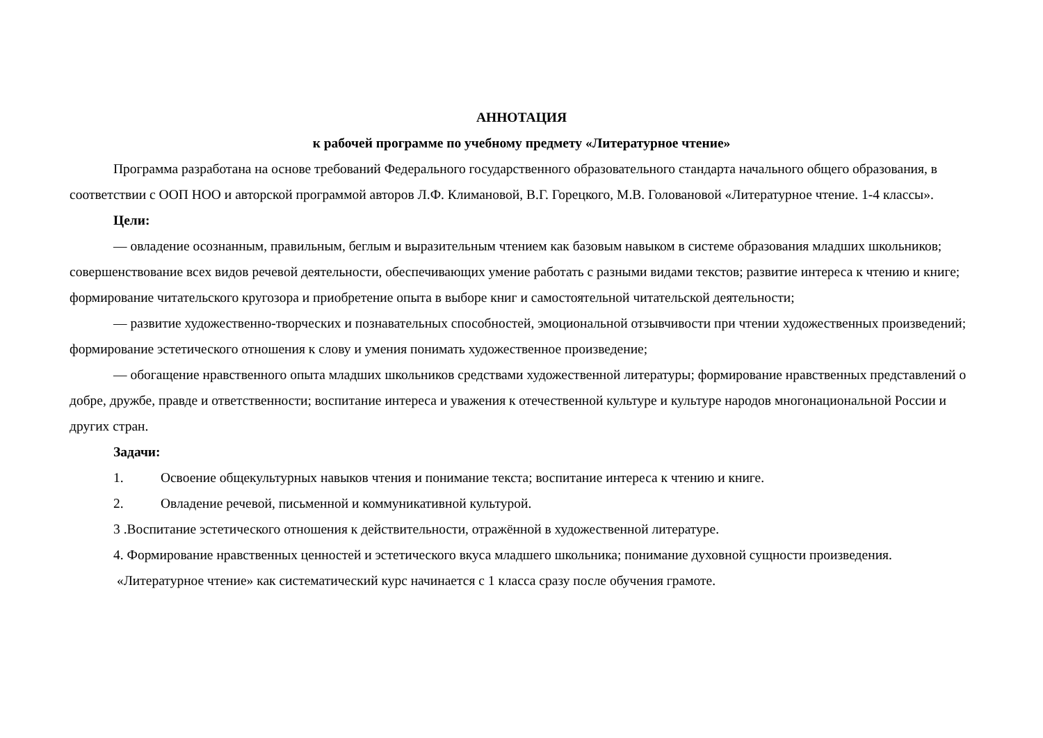АННОТАЦИЯ
к рабочей программе по учебному предмету «Литературное чтение»
Программа разработана на основе требований Федерального государственного образовательного стандарта начального общего образования, в соответствии с ООП НОО и авторской программой авторов Л.Ф. Климановой, В.Г. Горецкого, М.В. Головановой «Литературное чтение. 1-4 классы».
Цели:
— овладение осознанным, правильным, беглым и выразительным чтением как базовым навыком в системе образования младших школьников; совершенствование всех видов речевой деятельности, обеспечивающих умение работать с разными видами текстов; развитие интереса к чтению и книге; формирование читательского кругозора и приобретение опыта в выборе книг и самостоятельной читательской деятельности;
— развитие художественно-творческих и познавательных способностей, эмоциональной отзывчивости при чтении художественных произведений; формирование эстетического отношения к слову и умения понимать художественное произведение;
— обогащение нравственного опыта младших школьников средствами художественной литературы; формирование нравственных представлений о добре, дружбе, правде и ответственности; воспитание интереса и уважения к отечественной культуре и культуре народов многонациональной России и других стран.
Задачи:
1. Освоение общекультурных навыков чтения и понимание текста; воспитание интереса к чтению и книге.
2. Овладение речевой, письменной и коммуникативной культурой.
3 .Воспитание эстетического отношения к действительности, отражённой в художественной литературе.
4. Формирование нравственных ценностей и эстетического вкуса младшего школьника; понимание духовной сущности произведения.
«Литературное чтение» как систематический курс начинается с 1 класса сразу после обучения грамоте.